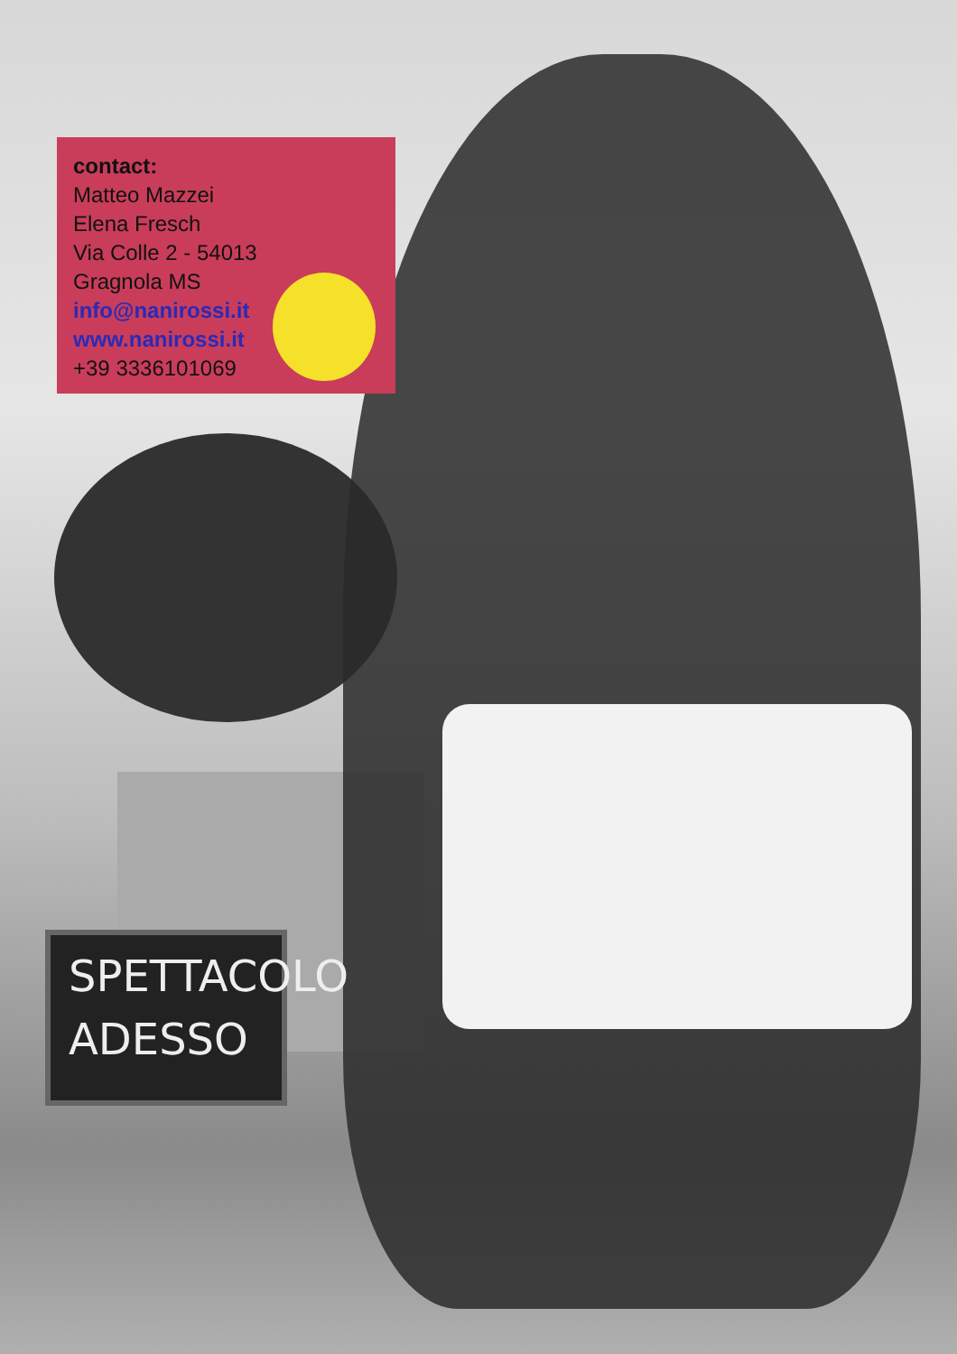SPETTACOLO
ADESSO
contact:
Matteo Mazzei
Elena Fresch
Via Colle 2 - 54013
Gragnola MS
info@nanirossi.it
www.nanirossi.it
+39 3336101069